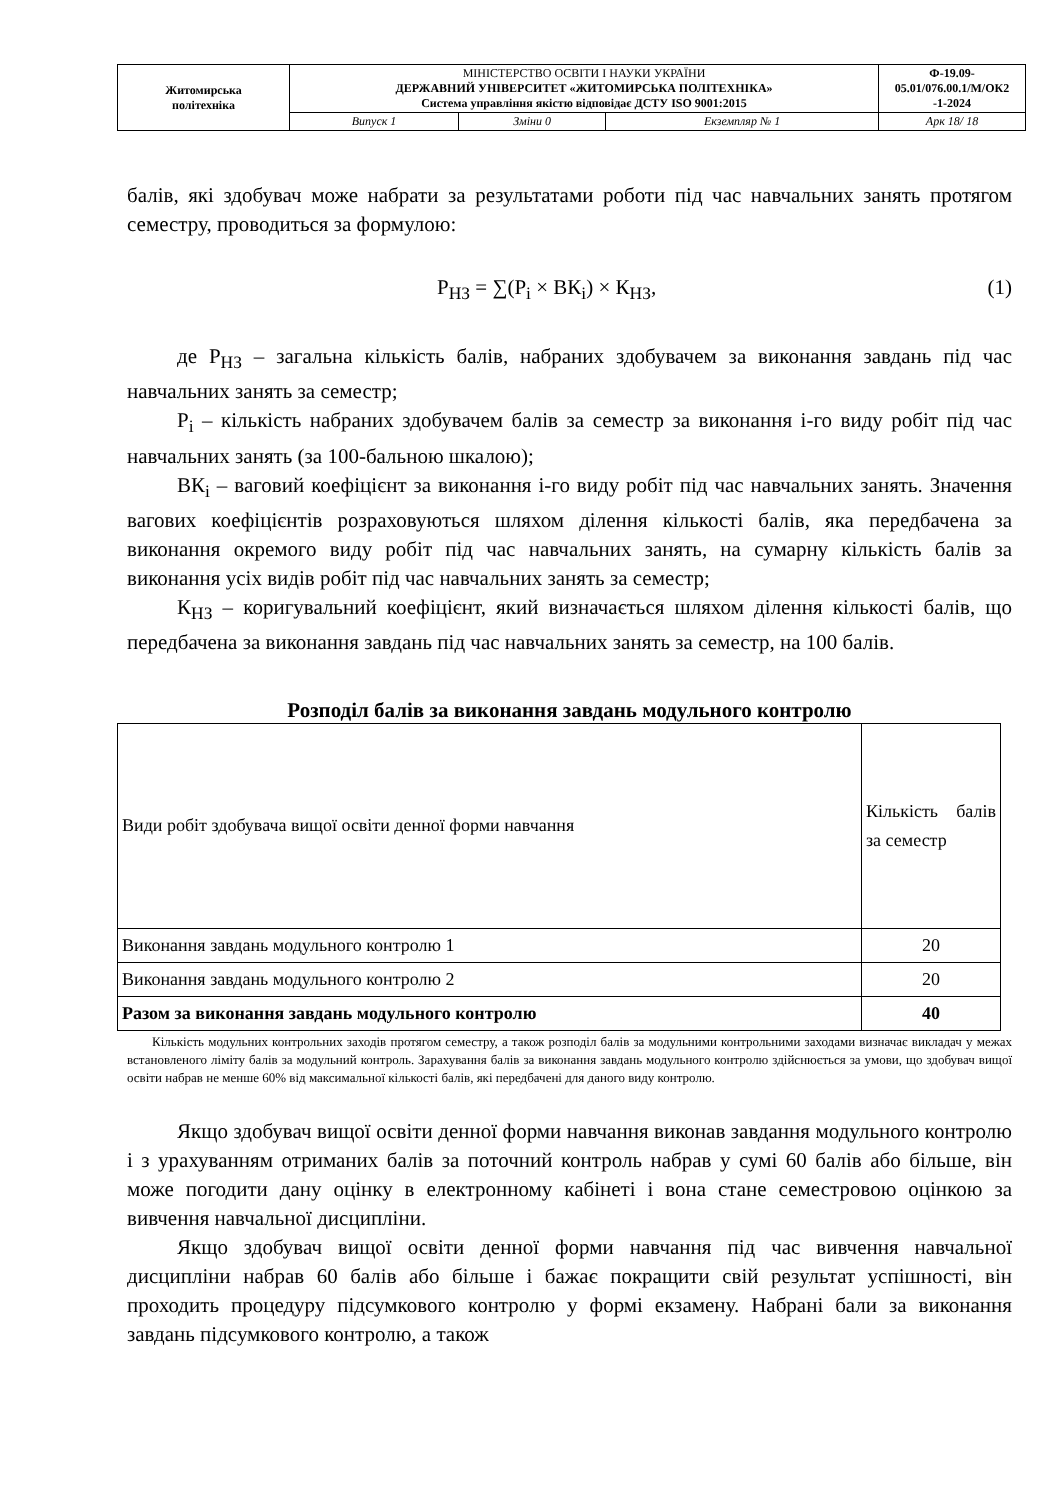| Житомирська політехніка | МІНІСТЕРСТВО ОСВІТИ І НАУКИ УКРАЇНИ ДЕРЖАВНИЙ УНІВЕРСИТЕТ «ЖИТОМИРСЬКА ПОЛІТЕХНІКА» Система управління якістю відповідає ДСТУ ISO 9001:2015 | | | Ф-19.09- 05.01/076.00.1/М/ОК2 -1-2024 |
| | Випуск 1 | Зміни 0 | Екземпляр № 1 | Арк 18/ 18 |
балів, які здобувач може набрати за результатами роботи під час навчальних занять протягом семестру, проводиться за формулою:
Р<sub>НЗ</sub> = ∑(Р<sub>i</sub> × ВК<sub>i</sub>) × К<sub>НЗ</sub>, (1)
де Р<sub>НЗ</sub> – загальна кількість балів, набраних здобувачем за виконання завдань під час навчальних занять за семестр;
Р<sub>i</sub> – кількість набраних здобувачем балів за семестр за виконання і-го виду робіт під час навчальних занять (за 100-бальною шкалою);
ВК<sub>i</sub> – ваговий коефіцієнт за виконання і-го виду робіт під час навчальних занять. Значення вагових коефіцієнтів розраховуються шляхом ділення кількості балів, яка передбачена за виконання окремого виду робіт під час навчальних занять, на сумарну кількість балів за виконання усіх видів робіт під час навчальних занять за семестр;
К<sub>НЗ</sub> – коригувальний коефіцієнт, який визначається шляхом ділення кількості балів, що передбачена за виконання завдань під час навчальних занять за семестр, на 100 балів.
Розподіл балів за виконання завдань модульного контролю
| Види робіт здобувача вищої освіти денної форми навчання | Кількість балів за семестр |
| --- | --- |
| Виконання завдань модульного контролю 1 | 20 |
| Виконання завдань модульного контролю 2 | 20 |
| Разом за виконання завдань модульного контролю | 40 |
Кількість модульних контрольних заходів протягом семестру, а також розподіл балів за модульними контрольними заходами визначає викладач у межах встановленого ліміту балів за модульний контроль. Зарахування балів за виконання завдань модульного контролю здійснюється за умови, що здобувач вищої освіти набрав не менше 60% від максимальної кількості балів, які передбачені для даного виду контролю.
Якщо здобувач вищої освіти денної форми навчання виконав завдання модульного контролю і з урахуванням отриманих балів за поточний контроль набрав у сумі 60 балів або більше, він може погодити дану оцінку в електронному кабінеті і вона стане семестровою оцінкою за вивчення навчальної дисципліни.
Якщо здобувач вищої освіти денної форми навчання під час вивчення навчальної дисципліни набрав 60 балів або більше і бажає покращити свій результат успішності, він проходить процедуру підсумкового контролю у формі екзамену. Набрані бали за виконання завдань підсумкового контролю, а також